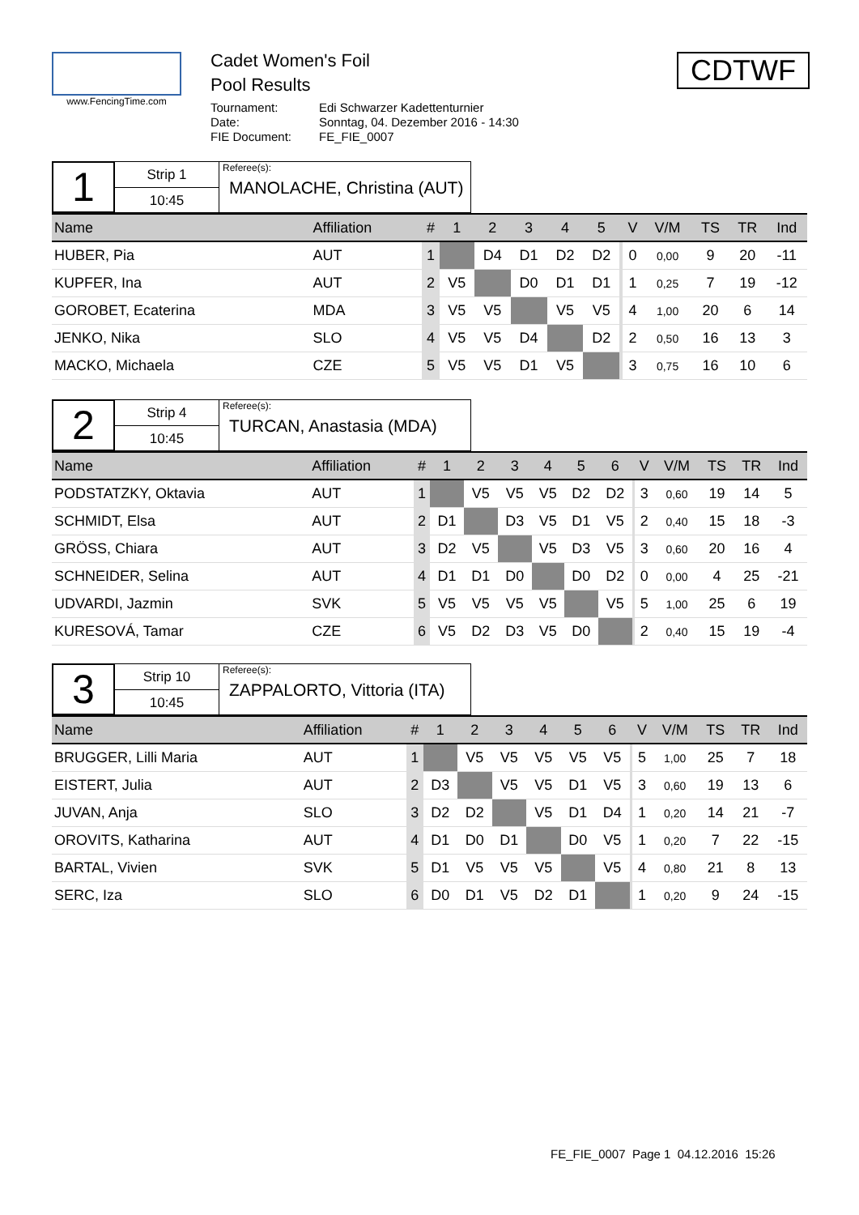www.FencingTime.com
Cadet Women's Foil
Pool Results
Tournament: Edi Schwarzer Kadettenturnier
Date: Sonntag, 04. Dezember 2016 - 14:30
FIE Document: FE_FIE_0007
CDTWF
1
Strip 1
10:45
Referee(s):
MANOLACHE, Christina (AUT)
| Name | Affiliation | # | 1 | 2 | 3 | 4 | 5 | | V | V/M | TS | TR | Ind |
| --- | --- | --- | --- | --- | --- | --- | --- | --- | --- | --- | --- | --- | --- |
| HUBER, Pia | AUT | 1 | | D4 | D1 | D2 | D2 | | 0 | 0,00 | 9 | 20 | -11 |
| KUPFER, Ina | AUT | 2 | V5 | | D0 | D1 | D1 | | 1 | 0,25 | 7 | 19 | -12 |
| GOROBET, Ecaterina | MDA | 3 | V5 | V5 | | V5 | V5 | | 4 | 1,00 | 20 | 6 | 14 |
| JENKO, Nika | SLO | 4 | V5 | V5 | D4 | | D2 | | 2 | 0,50 | 16 | 13 | 3 |
| MACKO, Michaela | CZE | 5 | V5 | V5 | D1 | V5 | | | 3 | 0,75 | 16 | 10 | 6 |
2
Strip 4
10:45
Referee(s):
TURCAN, Anastasia (MDA)
| Name | Affiliation | # | 1 | 2 | 3 | 4 | 5 | 6 | | V | V/M | TS | TR | Ind |
| --- | --- | --- | --- | --- | --- | --- | --- | --- | --- | --- | --- | --- | --- | --- |
| PODSTATZKY, Oktavia | AUT | 1 | | V5 | V5 | V5 | D2 | D2 | | 3 | 0,60 | 19 | 14 | 5 |
| SCHMIDT, Elsa | AUT | 2 | D1 | | D3 | V5 | D1 | V5 | | 2 | 0,40 | 15 | 18 | -3 |
| GRÖSS, Chiara | AUT | 3 | D2 | V5 | | V5 | D3 | V5 | | 3 | 0,60 | 20 | 16 | 4 |
| SCHNEIDER, Selina | AUT | 4 | D1 | D1 | D0 | | D0 | D2 | | 0 | 0,00 | 4 | 25 | -21 |
| UDVARDI, Jazmin | SVK | 5 | V5 | V5 | V5 | V5 | | V5 | | 5 | 1,00 | 25 | 6 | 19 |
| KURESOVÁ, Tamar | CZE | 6 | V5 | D2 | D3 | V5 | D0 | | | 2 | 0,40 | 15 | 19 | -4 |
3
Strip 10
10:45
Referee(s):
ZAPPALORTO, Vittoria (ITA)
| Name | Affiliation | # | 1 | 2 | 3 | 4 | 5 | 6 | | V | V/M | TS | TR | Ind |
| --- | --- | --- | --- | --- | --- | --- | --- | --- | --- | --- | --- | --- | --- | --- |
| BRUGGER, Lilli Maria | AUT | 1 | | V5 | V5 | V5 | V5 | V5 | | 5 | 1,00 | 25 | 7 | 18 |
| EISTERT, Julia | AUT | 2 | D3 | | V5 | V5 | D1 | V5 | | 3 | 0,60 | 19 | 13 | 6 |
| JUVAN, Anja | SLO | 3 | D2 | D2 | | V5 | D1 | D4 | | 1 | 0,20 | 14 | 21 | -7 |
| OROVITS, Katharina | AUT | 4 | D1 | D0 | D1 | | D0 | V5 | | 1 | 0,20 | 7 | 22 | -15 |
| BARTAL, Vivien | SVK | 5 | D1 | V5 | V5 | V5 | | V5 | | 4 | 0,80 | 21 | 8 | 13 |
| SERC, Iza | SLO | 6 | D0 | D1 | V5 | D2 | D1 | | | 1 | 0,20 | 9 | 24 | -15 |
FE_FIE_0007 Page 1 04.12.2016 15:26